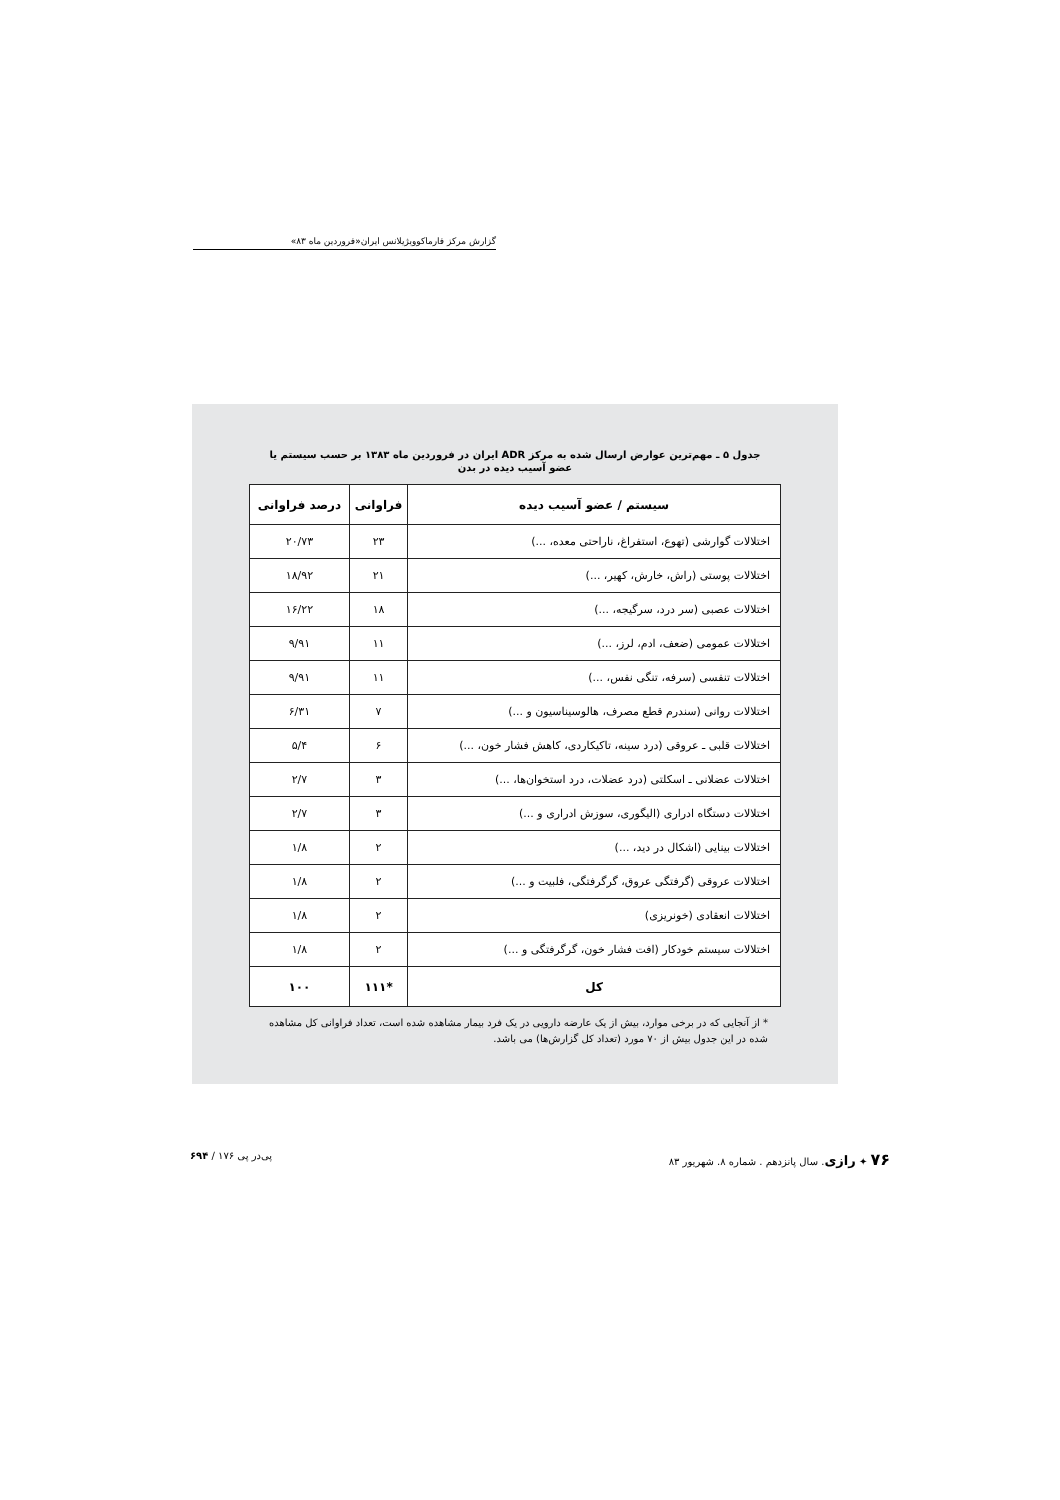گزارش مرکز فارماکوویژیلانس ایران«فروردین ماه ۸۳»
جدول ۵ ـ مهم‌ترین عوارض ارسال شده به مرکز ADR ایران در فروردین ماه ۱۳۸۳ بر حسب سیستم یا عضو آسیب دیده در بدن
| سیستم / عضو آسیب دیده | فراوانی | درصد فراوانی |
| --- | --- | --- |
| اختلالات گوارشی (تهوع، استفراغ، ناراحتی معده، ...) | ۲۳ | ۲۰/۷۳ |
| اختلالات پوستی (راش، خارش، کهیر، ...) | ۲۱ | ۱۸/۹۲ |
| اختلالات عصبی (سر درد، سرگیجه، ...) | ۱۸ | ۱۶/۲۲ |
| اختلالات عمومی (ضعف، ادم، لرز، ...) | ۱۱ | ۹/۹۱ |
| اختلالات تنفسی (سرفه، تنگی نفس، ...) | ۱۱ | ۹/۹۱ |
| اختلالات روانی (سندرم قطع مصرف، هالوسیناسیون و ...) | ۷ | ۶/۳۱ |
| اختلالات قلبی ـ عروقی (درد سینه، تاکیکاردی، کاهش فشار خون، ...) | ۶ | ۵/۴ |
| اختلالات عضلانی ـ اسکلتی (درد عضلات، درد استخوان‌ها، ...) | ۳ | ۲/۷ |
| اختلالات دستگاه ادراری (الیگوری، سوزش ادراری و ...) | ۳ | ۲/۷ |
| اختلالات بینایی (اشکال در دید، ...) | ۲ | ۱/۸ |
| اختلالات عروقی (گرفتگی عروق، گرگرفتگی، فلبیت و ...) | ۲ | ۱/۸ |
| اختلالات انعقادی (خونریزی) | ۲ | ۱/۸ |
| اختلالات سیستم خودکار (افت فشار خون، گرگرفتگی و ...) | ۲ | ۱/۸ |
| کل | *۱۱۱ | ۱۰۰ |
* از آنجایی که در برخی موارد، بیش از یک عارضه دارویی در یک فرد بیمار مشاهده شده است، تعداد فراوانی کل مشاهده شده در این جدول بیش از ۷۰ مورد (تعداد کل گزارش‌ها) می باشد.
۷۶ ✦ رازی. سال پانزدهم . شماره ۸. شهریور ۸۳ پی‌در پی ۱۷۶ / ۶۹۴